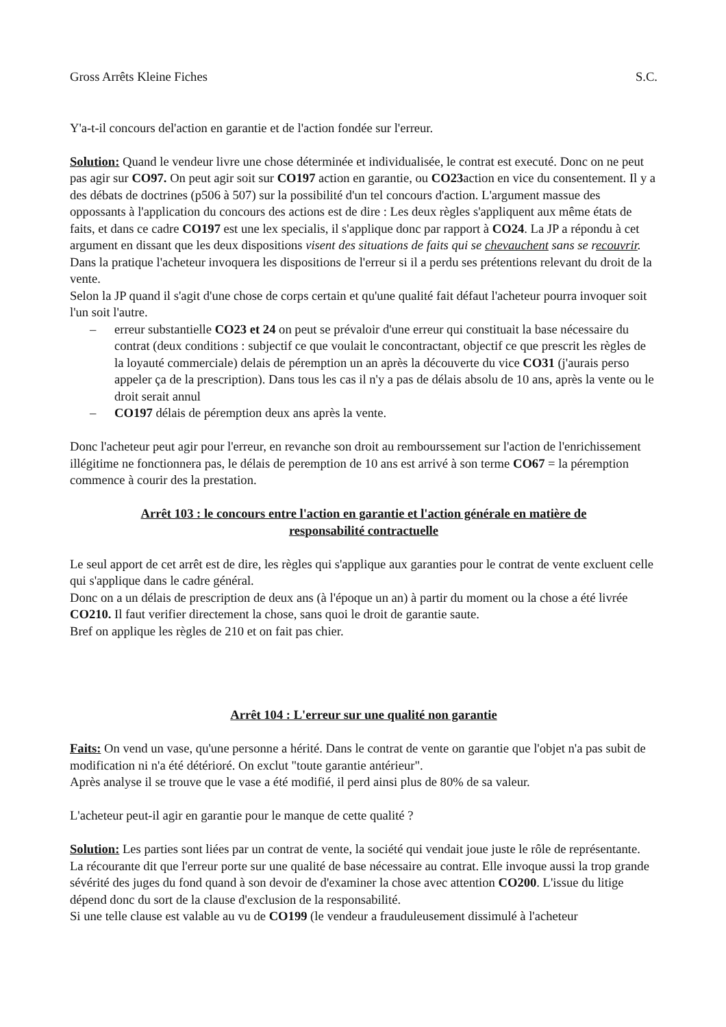Gross Arrêts Kleine Fiches S.C.
Y'a-t-il concours del'action en garantie et de l'action fondée sur l'erreur.
Solution: Quand le vendeur livre une chose déterminée et individualisée, le contrat est executé. Donc on ne peut pas agir sur CO97. On peut agir soit sur CO197 action en garantie, ou CO23action en vice du consentement. Il y a des débats de doctrines (p506 à 507) sur la possibilité d'un tel concours d'action. L'argument massue des oppossants à l'application du concours des actions est de dire : Les deux règles s'appliquent aux même états de faits, et dans ce cadre CO197 est une lex specialis, il s'applique donc par rapport à CO24. La JP a répondu à cet argument en dissant que les deux dispositions visent des situations de faits qui se chevauchent sans se recouvrir.
Dans la pratique l'acheteur invoquera les dispositions de l'erreur si il a perdu ses prétentions relevant du droit de la vente.
Selon la JP quand il s'agit d'une chose de corps certain et qu'une qualité fait défaut l'acheteur pourra invoquer soit l'un soit l'autre.
– erreur substantielle CO23 et 24 on peut se prévaloir d'une erreur qui constituait la base nécessaire du contrat (deux conditions : subjectif ce que voulait le concontractant, objectif ce que prescrit les règles de la loyauté commerciale) delais de péremption un an après la découverte du vice CO31 (j'aurais perso appeler ça de la prescription). Dans tous les cas il n'y a pas de délais absolu de 10 ans, après la vente ou le droit serait annul
– CO197 délais de péremption deux ans après la vente.
Donc l'acheteur peut agir pour l'erreur, en revanche son droit au rembourssement sur l'action de l'enrichissement illégitime ne fonctionnera pas, le délais de peremption de 10 ans est arrivé à son terme CO67 = la péremption commence à courir des la prestation.
Arrêt 103 : le concours entre l'action en garantie et l'action générale en matière de responsabilité contractuelle
Le seul apport de cet arrêt est de dire, les règles qui s'applique aux garanties pour le contrat de vente excluent celle qui s'applique dans le cadre général.
Donc on a un délais de prescription de deux ans (à l'époque un an) à partir du moment ou la chose a été livrée CO210. Il faut verifier directement la chose, sans quoi le droit de garantie saute.
Bref on applique les règles de 210 et on fait pas chier.
Arrêt 104 : L'erreur sur une qualité non garantie
Faits: On vend un vase, qu'une personne a hérité. Dans le contrat de vente on garantie que l'objet n'a pas subit de modification ni n'a été détérioré. On exclut "toute garantie antérieur".
Après analyse il se trouve que le vase a été modifié, il perd ainsi plus de 80% de sa valeur.
L'acheteur peut-il agir en garantie pour le manque de cette qualité ?
Solution: Les parties sont liées par un contrat de vente, la société qui vendait joue juste le rôle de représentante.
La récourante dit que l'erreur porte sur une qualité de base nécessaire au contrat. Elle invoque aussi la trop grande sévérité des juges du fond quand à son devoir de d'examiner la chose avec attention CO200. L'issue du litige dépend donc du sort de la clause d'exclusion de la responsabilité.
Si une telle clause est valable au vu de CO199 (le vendeur a frauduleusement dissimulé à l'acheteur